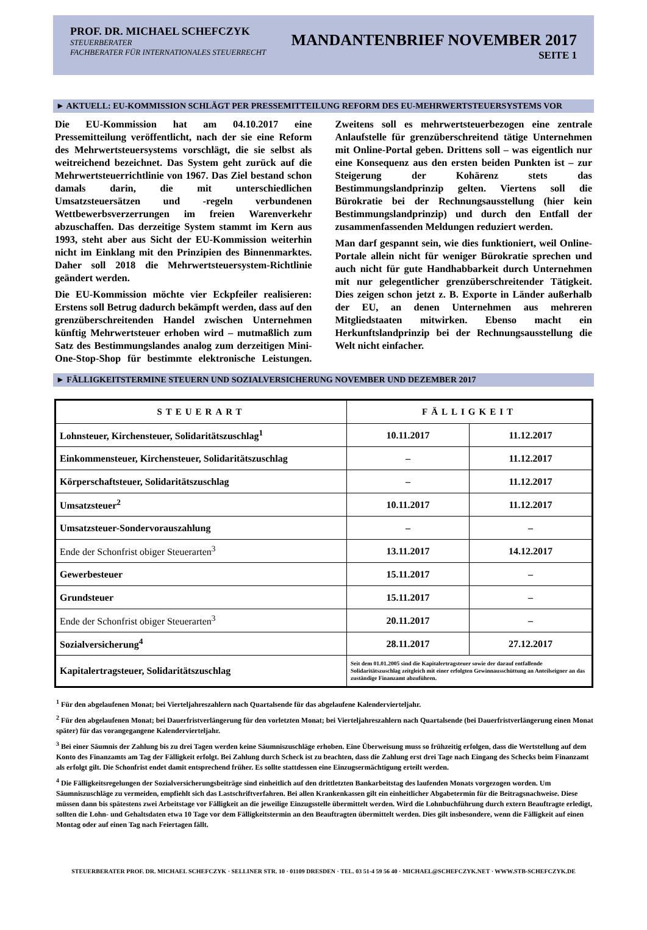PROF. DR. MICHAEL SCHEFCZYK
STEUERBERATER
FACHBERATER FÜR INTERNATIONALES STEUERRECHT
MANDANTENBRIEF NOVEMBER 2017
SEITE 1
► AKTUELL: EU-KOMMISSION SCHLÄGT PER PRESSEMITTEILUNG REFORM DES EU-MEHRWERTSTEUERSYSTEMS VOR
Die EU-Kommission hat am 04.10.2017 eine Pressemitteilung veröffentlicht, nach der sie eine Reform des Mehrwertsteuersystems vorschlägt, die sie selbst als weitreichend bezeichnet. Das System geht zurück auf die Mehrwertsteuerrichtlinie von 1967. Das Ziel bestand schon damals darin, die mit unterschiedlichen Umsatzsteuersätzen und -regeln verbundenen Wettbewerbsverzerrungen im freien Warenverkehr abzuschaffen. Das derzeitige System stammt im Kern aus 1993, steht aber aus Sicht der EU-Kommission weiterhin nicht im Einklang mit den Prinzipien des Binnenmarktes. Daher soll 2018 die Mehrwertsteuersystem-Richtlinie geändert werden.
Die EU-Kommission möchte vier Eckpfeiler realisieren: Erstens soll Betrug dadurch bekämpft werden, dass auf den grenzüberschreitenden Handel zwischen Unternehmen künftig Mehrwertsteuer erhoben wird – mutmaßlich zum Satz des Bestimmungslandes analog zum derzeitigen Mini-One-Stop-Shop für bestimmte elektronische Leistungen. Zweitens soll es mehrwertsteuerbezogen eine zentrale Anlaufstelle für grenzüberschreitend tätige Unternehmen mit Online-Portal geben. Drittens soll – was eigentlich nur eine Konsequenz aus den ersten beiden Punkten ist – zur Steigerung der Kohärenz stets das Bestimmungslandprinzip gelten. Viertens soll die Bürokratie bei der Rechnungsausstellung (hier kein Bestimmungslandprinzip) und durch den Entfall der zusammenfassenden Meldungen reduziert werden.
Man darf gespannt sein, wie dies funktioniert, weil Online-Portale allein nicht für weniger Bürokratie sprechen und auch nicht für gute Handhabbarkeit durch Unternehmen mit nur gelegentlicher grenzüberschreitender Tätigkeit. Dies zeigen schon jetzt z. B. Exporte in Länder außerhalb der EU, an denen Unternehmen aus mehreren Mitgliedstaaten mitwirken. Ebenso macht ein Herkunftslandprinzip bei der Rechnungsausstellung die Welt nicht einfacher.
► FÄLLIGKEITSTERMINE STEUERN UND SOZIALVERSICHERUNG NOVEMBER UND DEZEMBER 2017
| STEUERART | FÄLLIGKEIT | |
| --- | --- | --- |
| Lohnsteuer, Kirchensteuer, Solidaritätszuschlag<sup>1</sup> | 10.11.2017 | 11.12.2017 |
| Einkommensteuer, Kirchensteuer, Solidaritätszuschlag | – | 11.12.2017 |
| Körperschaftsteuer, Solidaritätszuschlag | – | 11.12.2017 |
| Umsatzsteuer<sup>2</sup> | 10.11.2017 | 11.12.2017 |
| Umsatzsteuer-Sondervorauszahlung | – | – |
| Ende der Schonfrist obiger Steuerarten<sup>3</sup> | 13.11.2017 | 14.12.2017 |
| Gewerbesteuer | 15.11.2017 | – |
| Grundsteuer | 15.11.2017 | – |
| Ende der Schonfrist obiger Steuerarten<sup>3</sup> | 20.11.2017 | – |
| Sozialversicherung<sup>4</sup> | 28.11.2017 | 27.12.2017 |
| Kapitalertragsteuer, Solidaritätszuschlag | Seit dem 01.01.2005 sind die Kapitalertragsteuer sowie der darauf entfallende Solidaritätszuschlag zeitgleich mit einer erfolgten Gewinnausschüttung an Anteilseigner an das zuständige Finanzamt abzuführen. | |
<sup>1</sup> Für den abgelaufenen Monat; bei Vierteljahreszahlern nach Quartalsende für das abgelaufene Kalendervierteljahr.
<sup>2</sup> Für den abgelaufenen Monat; bei Dauerfristverlängerung für den vorletzten Monat; bei Vierteljahreszahlern nach Quartalsende (bei Dauerfristverlängerung einen Monat später) für das vorangegangene Kalendervierteljahr.
<sup>3</sup> Bei einer Säumnis der Zahlung bis zu drei Tagen werden keine Säumniszuschläge erhoben. Eine Überweisung muss so frühzeitig erfolgen, dass die Wertstellung auf dem Konto des Finanzamts am Tag der Fälligkeit erfolgt. Bei Zahlung durch Scheck ist zu beachten, dass die Zahlung erst drei Tage nach Eingang des Schecks beim Finanzamt als erfolgt gilt. Die Schonfrist endet damit entsprechend früher. Es sollte stattdessen eine Einzugsermächtigung erteilt werden.
<sup>4</sup> Die Fälligkeitsregelungen der Sozialversicherungsbeiträge sind einheitlich auf den drittletzten Bankarbeitstag des laufenden Monats vorgezogen worden. Um Säumniszuschläge zu vermeiden, empfiehlt sich das Lastschriftverfahren. Bei allen Krankenkassen gilt ein einheitlicher Abgabetermin für die Beitragsnachweise. Diese müssen dann bis spätestens zwei Arbeitstage vor Fälligkeit an die jeweilige Einzugsstelle übermittelt werden. Wird die Lohnbuchführung durch extern Beauftragte erledigt, sollten die Lohn- und Gehaltsdaten etwa 10 Tage vor dem Fälligkeitstermin an den Beauftragten übermittelt werden. Dies gilt insbesondere, wenn die Fälligkeit auf einen Montag oder auf einen Tag nach Feiertagen fällt.
STEUERBERATER PROF. DR. MICHAEL SCHEFCZYK · SELLINER STR. 10 · 01109 DRESDEN · TEL. 03 51-4 59 56 40 · MICHAEL@SCHEFCZYK.NET · WWW.STB-SCHEFCZYK.DE